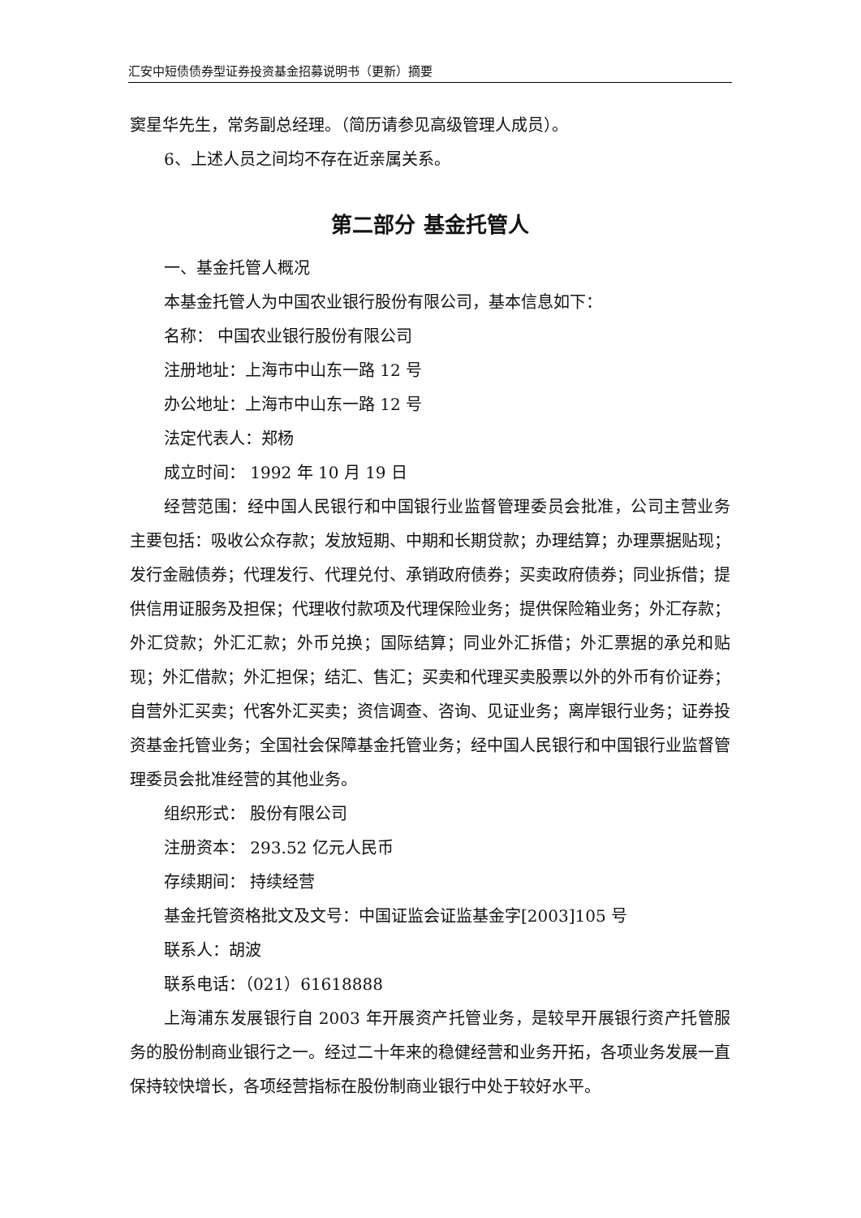汇安中短债债券型证券投资基金招募说明书（更新）摘要
窦星华先生，常务副总经理。（简历请参见高级管理人成员）。
6、上述人员之间均不存在近亲属关系。
第二部分 基金托管人
一、基金托管人概况
本基金托管人为中国农业银行股份有限公司，基本信息如下：
名称： 中国农业银行股份有限公司
注册地址：上海市中山东一路 12 号
办公地址：上海市中山东一路 12 号
法定代表人：郑杨
成立时间： 1992 年 10 月 19 日
经营范围：经中国人民银行和中国银行业监督管理委员会批准，公司主营业务主要包括：吸收公众存款；发放短期、中期和长期贷款；办理结算；办理票据贴现；发行金融债券；代理发行、代理兑付、承销政府债券；买卖政府债券；同业拆借；提供信用证服务及担保；代理收付款项及代理保险业务；提供保险箱业务；外汇存款；外汇贷款；外汇汇款；外币兑换；国际结算；同业外汇拆借；外汇票据的承兑和贴现；外汇借款；外汇担保；结汇、售汇；买卖和代理买卖股票以外的外币有价证券；自营外汇买卖；代客外汇买卖；资信调查、咨询、见证业务；离岸银行业务；证券投资基金托管业务；全国社会保障基金托管业务；经中国人民银行和中国银行业监督管理委员会批准经营的其他业务。
组织形式： 股份有限公司
注册资本： 293.52 亿元人民币
存续期间： 持续经营
基金托管资格批文及文号：中国证监会证监基金字[2003]105 号
联系人：胡波
联系电话：（021）61618888
上海浦东发展银行自 2003 年开展资产托管业务，是较早开展银行资产托管服务的股份制商业银行之一。经过二十年来的稳健经营和业务开拓，各项业务发展一直保持较快增长，各项经营指标在股份制商业银行中处于较好水平。